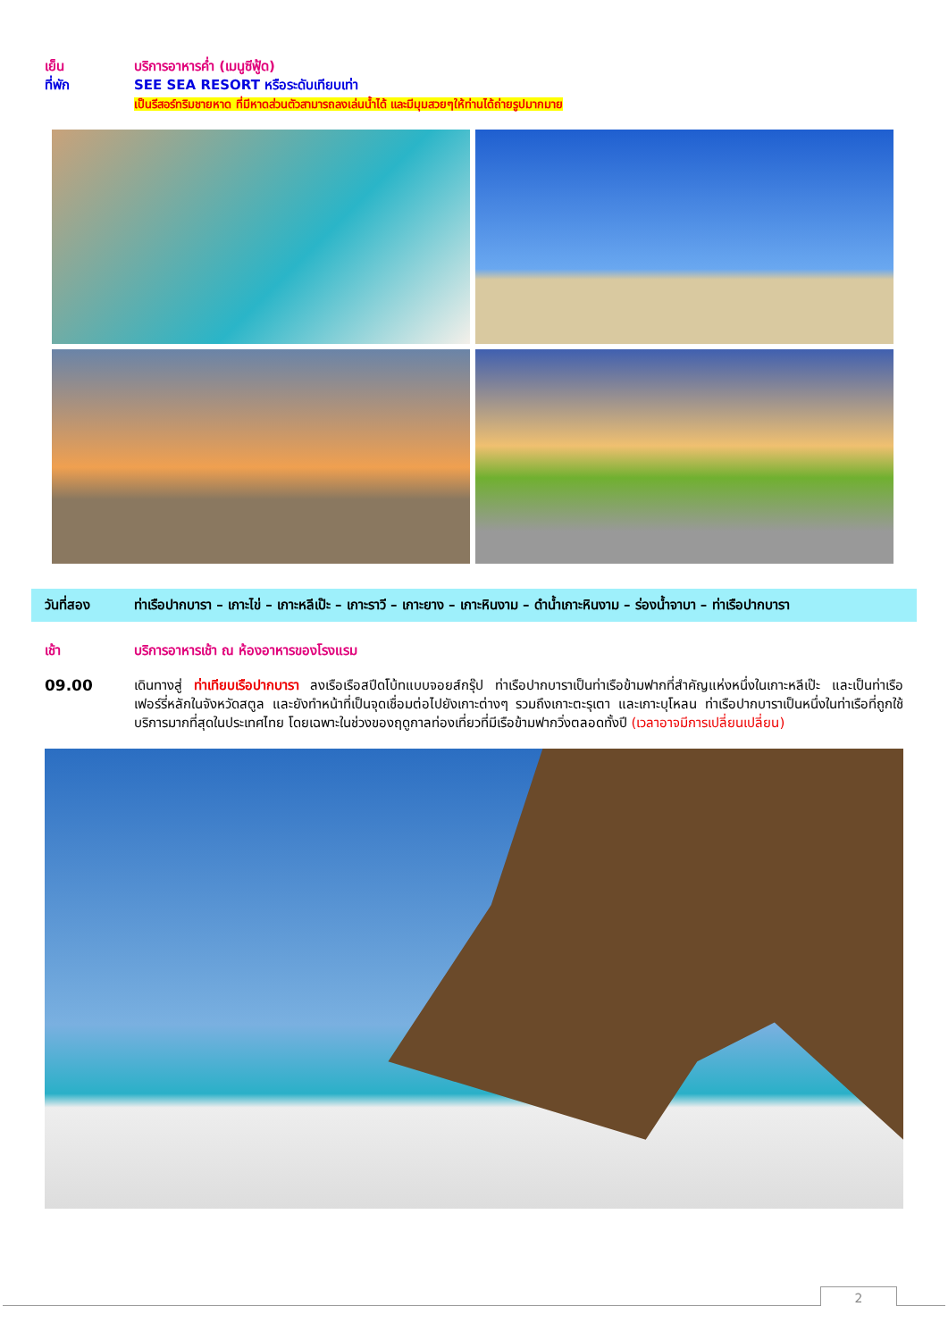เย็น บริการอาหารค่ำ (เมนูซีฟู้ด)
ที่พัก SEE SEA RESORT หรือระดับเทียบเท่า
เป็นรีสอร์ทริมชายหาด ที่มีหาดส่วนตัวสามารถลงเล่นน้ำได้ และมีมุมสวยๆให้ท่านได้ถ่ายรูปมากมาย
วันที่สอง ท่าเรือปากบารา – เกาะไข่ – เกาะหลีเป๊ะ – เกาะราวี – เกาะยาง – เกาะหินงาม – ดำน้ำเกาะหินงาม – ร่องน้ำจาบา – ท่าเรือปากบารา
เช้า บริการอาหารเช้า ณ ห้องอาหารของโรงแรม
09.00 เดินทางสู่ ท่าเทียบเรือปากบารา ลงเรือเรือสปีดโบ้ทแบบจอยส์กรุ๊ป ท่าเรือปากบาราเป็นท่าเรือข้ามฟากที่สำคัญแห่งหนึ่งในเกาะหลีเป๊ะ และเป็นท่าเรือเฟอร์รี่หลักในจังหวัดสตูล และยังทำหน้าที่เป็นจุดเชื่อมต่อไปยังเกาะต่างๆ รวมถึงเกาะตะรุเตา และเกาะบุโหลน ท่าเรือปากบาราเป็นหนึ่งในท่าเรือที่ถูกใช้บริการมากที่สุดในประเทศไทย โดยเฉพาะในช่วงของฤดูกาลท่องเที่ยวที่มีเรือข้ามฟากวิ่งตลอดทั้งปี (เวลาอาจมีการเปลี่ยนเปลี่ยน)
2